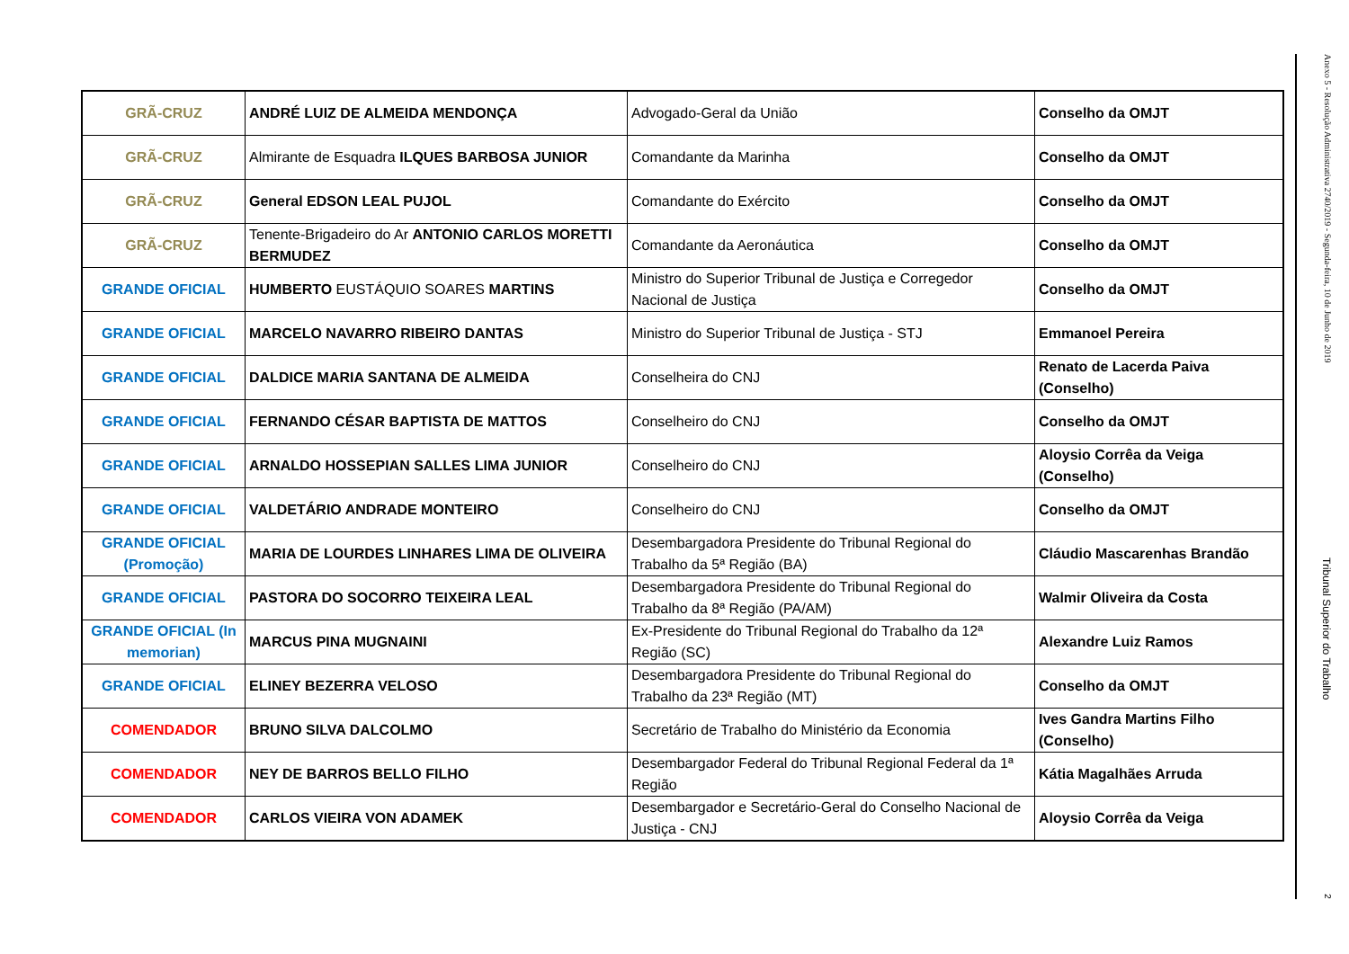| GRÃ-CRUZ | ANDRÉ LUIZ DE ALMEIDA MENDONÇA | Advogado-Geral da União | Conselho da OMJT |
| GRÃ-CRUZ | Almirante de Esquadra ILQUES BARBOSA JUNIOR | Comandante da Marinha | Conselho da OMJT |
| GRÃ-CRUZ | General EDSON LEAL PUJOL | Comandante do Exército | Conselho da OMJT |
| GRÃ-CRUZ | Tenente-Brigadeiro do Ar ANTONIO CARLOS MORETTI BERMUDEZ | Comandante da Aeronáutica | Conselho da OMJT |
| GRANDE OFICIAL | HUMBERTO EUSTÁQUIO SOARES MARTINS | Ministro do Superior Tribunal de Justiça e Corregedor Nacional de Justiça | Conselho da OMJT |
| GRANDE OFICIAL | MARCELO NAVARRO RIBEIRO DANTAS | Ministro do Superior Tribunal de Justiça - STJ | Emmanoel Pereira |
| GRANDE OFICIAL | DALDICE MARIA SANTANA DE ALMEIDA | Conselheira do CNJ | Renato de Lacerda Paiva (Conselho) |
| GRANDE OFICIAL | FERNANDO CÉSAR BAPTISTA DE MATTOS | Conselheiro do CNJ | Conselho da OMJT |
| GRANDE OFICIAL | ARNALDO HOSSEPIAN SALLES LIMA JUNIOR | Conselheiro do CNJ | Aloysio Corrêa da Veiga (Conselho) |
| GRANDE OFICIAL | VALDETÁRIO ANDRADE MONTEIRO | Conselheiro do CNJ | Conselho da OMJT |
| GRANDE OFICIAL (Promoção) | MARIA DE LOURDES LINHARES LIMA DE OLIVEIRA | Desembargadora Presidente do Tribunal Regional do Trabalho da 5ª Região (BA) | Cláudio Mascarenhas Brandão |
| GRANDE OFICIAL | PASTORA DO SOCORRO TEIXEIRA LEAL | Desembargadora Presidente do Tribunal Regional do Trabalho da 8ª Região (PA/AM) | Walmir Oliveira da Costa |
| GRANDE OFICIAL (In memorian) | MARCUS PINA MUGNAINI | Ex-Presidente do Tribunal Regional do Trabalho da 12ª Região (SC) | Alexandre Luiz Ramos |
| GRANDE OFICIAL | ELINEY BEZERRA VELOSO | Desembargadora Presidente do Tribunal Regional do Trabalho da 23ª Região (MT) | Conselho da OMJT |
| COMENDADOR | BRUNO SILVA DALCOLMO | Secretário de Trabalho do Ministério da Economia | Ives Gandra Martins Filho (Conselho) |
| COMENDADOR | NEY DE BARROS BELLO FILHO | Desembargador Federal do Tribunal Regional Federal da 1ª Região | Kátia Magalhães Arruda |
| COMENDADOR | CARLOS VIEIRA VON ADAMEK | Desembargador e Secretário-Geral do Conselho Nacional de Justiça - CNJ | Aloysio Corrêa da Veiga |
Anexo 5 - Resolução Administrativa 2740/2019 - Segunda-feira, 10 de Junho de 2019
Tribunal Superior do Trabalho
2